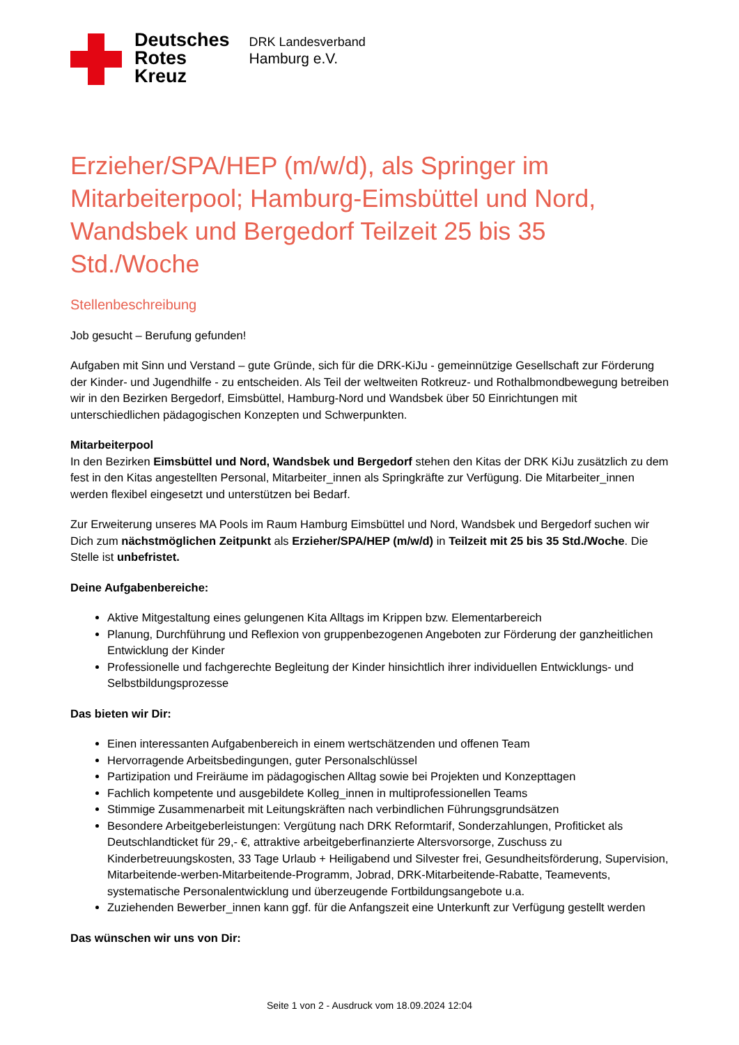Deutsches
Rotes
Kreuz
DRK Landesverband
Hamburg e.V.
Erzieher/SPA/HEP (m/w/d), als Springer im Mitarbeiterpool; Hamburg-Eimsbüttel und Nord, Wandsbek und Bergedorf Teilzeit 25 bis 35 Std./Woche
Stellenbeschreibung
Job gesucht – Berufung gefunden!
Aufgaben mit Sinn und Verstand – gute Gründe, sich für die DRK-KiJu - gemeinnützige Gesellschaft zur Förderung der Kinder- und Jugendhilfe - zu entscheiden. Als Teil der weltweiten Rotkreuz- und Rothalbmondbewegung betreiben wir in den Bezirken Bergedorf, Eimsbüttel, Hamburg-Nord und Wandsbek über 50 Einrichtungen mit unterschiedlichen pädagogischen Konzepten und Schwerpunkten.
Mitarbeiterpool
In den Bezirken Eimsbüttel und Nord, Wandsbek und Bergedorf stehen den Kitas der DRK KiJu zusätzlich zu dem fest in den Kitas angestellten Personal, Mitarbeiter_innen als Springkräfte zur Verfügung. Die Mitarbeiter_innen werden flexibel eingesetzt und unterstützen bei Bedarf.
Zur Erweiterung unseres MA Pools im Raum Hamburg Eimsbüttel und Nord, Wandsbek und Bergedorf suchen wir Dich zum nächstmöglichen Zeitpunkt als Erzieher/SPA/HEP (m/w/d) in Teilzeit mit 25 bis 35 Std./Woche. Die Stelle ist unbefristet.
Deine Aufgabenbereiche:
Aktive Mitgestaltung eines gelungenen Kita Alltags im Krippen bzw. Elementarbereich
Planung, Durchführung und Reflexion von gruppenbezogenen Angeboten zur Förderung der ganzheitlichen Entwicklung der Kinder
Professionelle und fachgerechte Begleitung der Kinder hinsichtlich ihrer individuellen Entwicklungs- und Selbstbildungsprozesse
Das bieten wir Dir:
Einen interessanten Aufgabenbereich in einem wertschätzenden und offenen Team
Hervorragende Arbeitsbedingungen, guter Personalschlüssel
Partizipation und Freiräume im pädagogischen Alltag sowie bei Projekten und Konzepttagen
Fachlich kompetente und ausgebildete Kolleg_innen in multiprofessionellen Teams
Stimmige Zusammenarbeit mit Leitungskräften nach verbindlichen Führungsgrundsätzen
Besondere Arbeitgeberleistungen: Vergütung nach DRK Reformtarif, Sonderzahlungen, Profiticket als Deutschlandticket für 29,- €, attraktive arbeitgeberfinanzierte Altersvorsorge, Zuschuss zu Kinderbetreuungskosten, 33 Tage Urlaub + Heiligabend und Silvester frei, Gesundheitsförderung, Supervision, Mitarbeitende-werben-Mitarbeitende-Programm, Jobrad, DRK-Mitarbeitende-Rabatte, Teamevents, systematische Personalentwicklung und überzeugende Fortbildungsangebote u.a.
Zuziehenden Bewerber_innen kann ggf. für die Anfangszeit eine Unterkunft zur Verfügung gestellt werden
Das wünschen wir uns von Dir:
Seite 1 von 2 - Ausdruck vom 18.09.2024 12:04